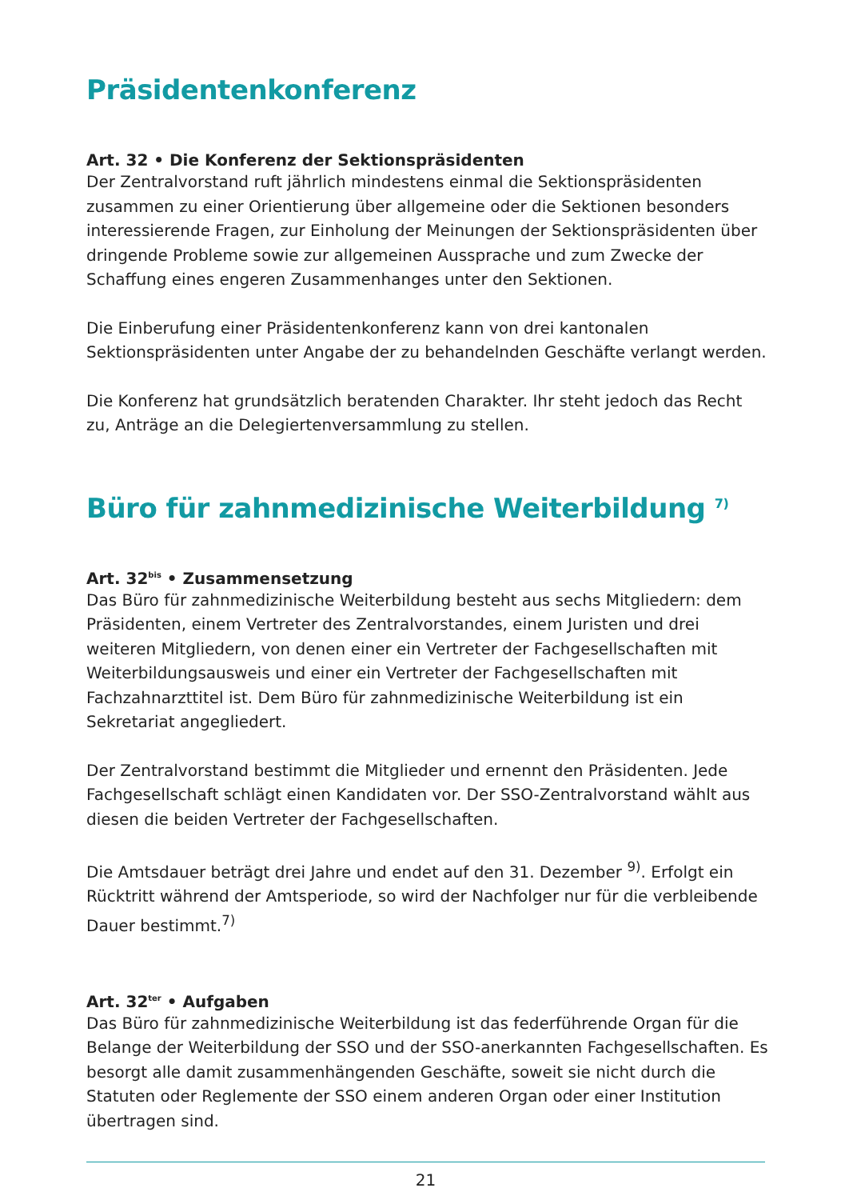Präsidentenkonferenz
Art. 32 • Die Konferenz der Sektionspräsidenten
Der Zentralvorstand ruft jährlich mindestens einmal die Sektionspräsidenten zusammen zu einer Orientierung über allgemeine oder die Sektionen besonders interessierende Fragen, zur Einholung der Meinungen der Sektionspräsidenten über dringende Probleme sowie zur allgemeinen Aussprache und zum Zwecke der Schaffung eines engeren Zusammenhanges unter den Sektionen.
Die Einberufung einer Präsidentenkonferenz kann von drei kantonalen Sektionspräsidenten unter Angabe der zu behandelnden Geschäfte verlangt werden.
Die Konferenz hat grundsätzlich beratenden Charakter. Ihr steht jedoch das Recht zu, Anträge an die Delegiertenversammlung zu stellen.
Büro für zahnmedizinische Weiterbildung <sup>7)</sup>
Art. 32<sup>bis</sup> • Zusammensetzung
Das Büro für zahnmedizinische Weiterbildung besteht aus sechs Mitgliedern: dem Präsidenten, einem Vertreter des Zentralvorstandes, einem Juristen und drei weiteren Mitgliedern, von denen einer ein Vertreter der Fachgesellschaften mit Weiterbildungsausweis und einer ein Vertreter der Fachgesellschaften mit Fachzahnarzttitel ist. Dem Büro für zahnmedizinische Weiterbildung ist ein Sekretariat angegliedert.
Der Zentralvorstand bestimmt die Mitglieder und ernennt den Präsidenten. Jede Fachgesellschaft schlägt einen Kandidaten vor. Der SSO-Zentralvorstand wählt aus diesen die beiden Vertreter der Fachgesellschaften.
Die Amtsdauer beträgt drei Jahre und endet auf den 31. Dezember <sup>9)</sup>. Erfolgt ein Rücktritt während der Amtsperiode, so wird der Nachfolger nur für die verbleibende Dauer bestimmt.<sup>7)</sup>
Art. 32<sup>ter</sup> • Aufgaben
Das Büro für zahnmedizinische Weiterbildung ist das federführende Organ für die Belange der Weiterbildung der SSO und der SSO-anerkannten Fachgesellschaften. Es besorgt alle damit zusammenhängenden Geschäfte, soweit sie nicht durch die Statuten oder Reglemente der SSO einem anderen Organ oder einer Institution übertragen sind.
21